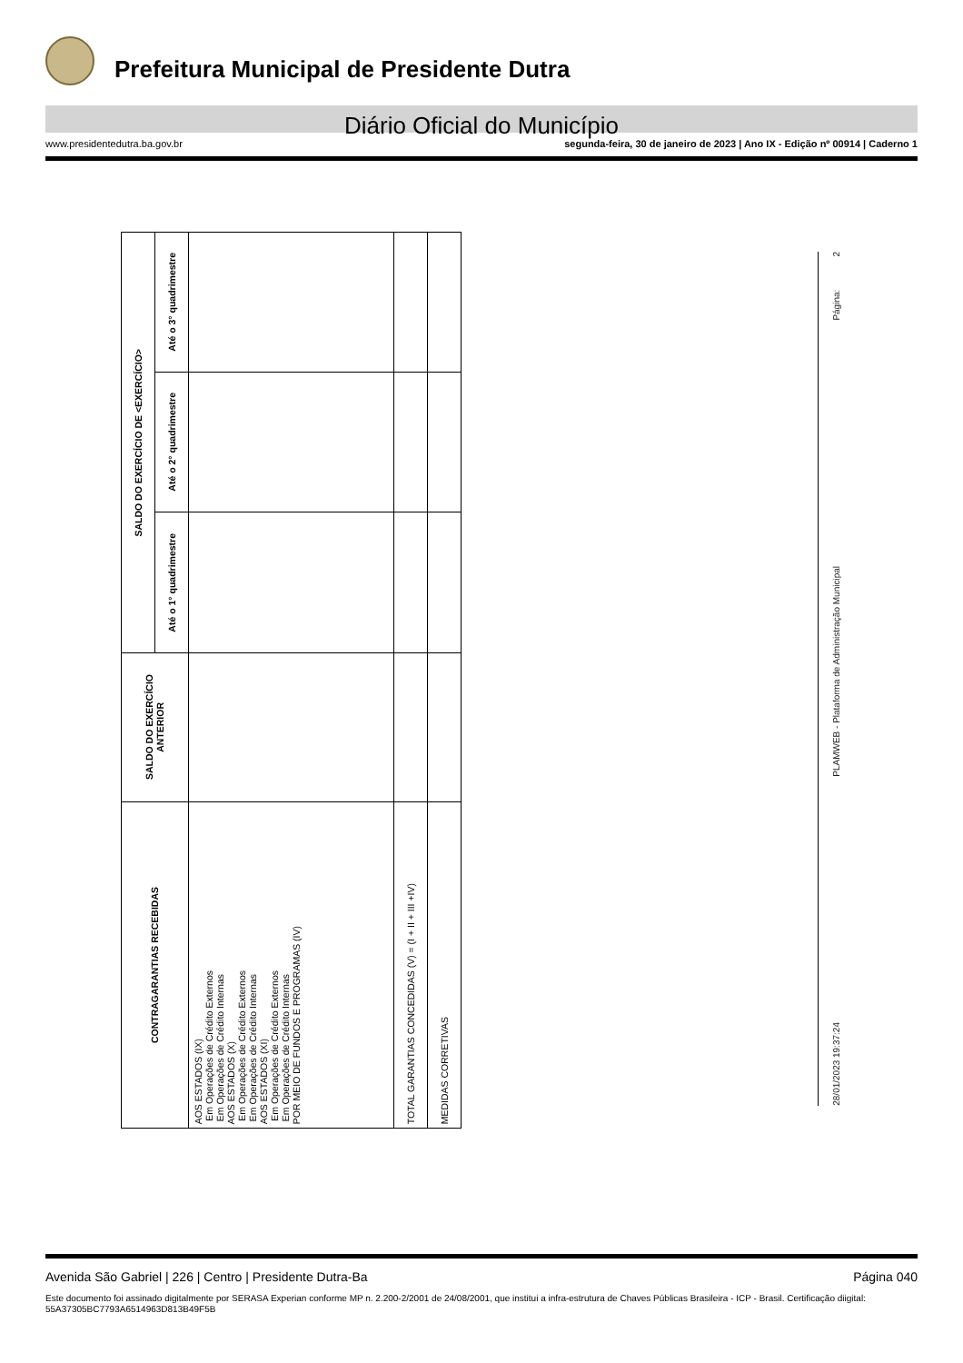Prefeitura Municipal de Presidente Dutra
Diário Oficial do Município
www.presidentedutra.ba.gov.br segunda-feira, 30 de janeiro de 2023 | Ano IX - Edição nº 00914 | Caderno 1
| CONTRAGARANTIAS RECEBIDAS | SALDO DO EXERCÍCIO ANTERIOR | SALDO DO EXERCÍCIO DE <EXERCÍCIO> | | |
| --- | --- | --- | --- | --- |
| | | Até o 1° quadrimestre | Até o 2° quadrimestre | Até o 3° quadrimestre |
| AOS ESTADOS (IX) Em Operações de Crédito Externos Em Operações de Crédito Internas AOS ESTADOS (X) Em Operações de Crédito Externos Em Operações de Crédito Internas AOS ESTADOS (XI) Em Operações de Crédito Externos Em Operações de Crédito Internas POR MEIO DE FUNDOS E PROGRAMAS (IV) | | | | |
| TOTAL GARANTIAS CONCEDIDAS (V) = (I + II + III +IV) | | | | |
| MEDIDAS CORRETIVAS | | | | |
28/01/2023 19:37:24 PLAMWEB - Plataforma de Administração Municipal Página: 2
Avenida São Gabriel | 226 | Centro | Presidente Dutra-Ba Página 040
Este documento foi assinado digitalmente por SERASA Experian conforme MP n. 2.200-2/2001 de 24/08/2001, que institui a infra-estrutura de Chaves Públicas Brasileira - ICP - Brasil. Certificação diigital: 55A37305BC7793A6514963D813B49F5B